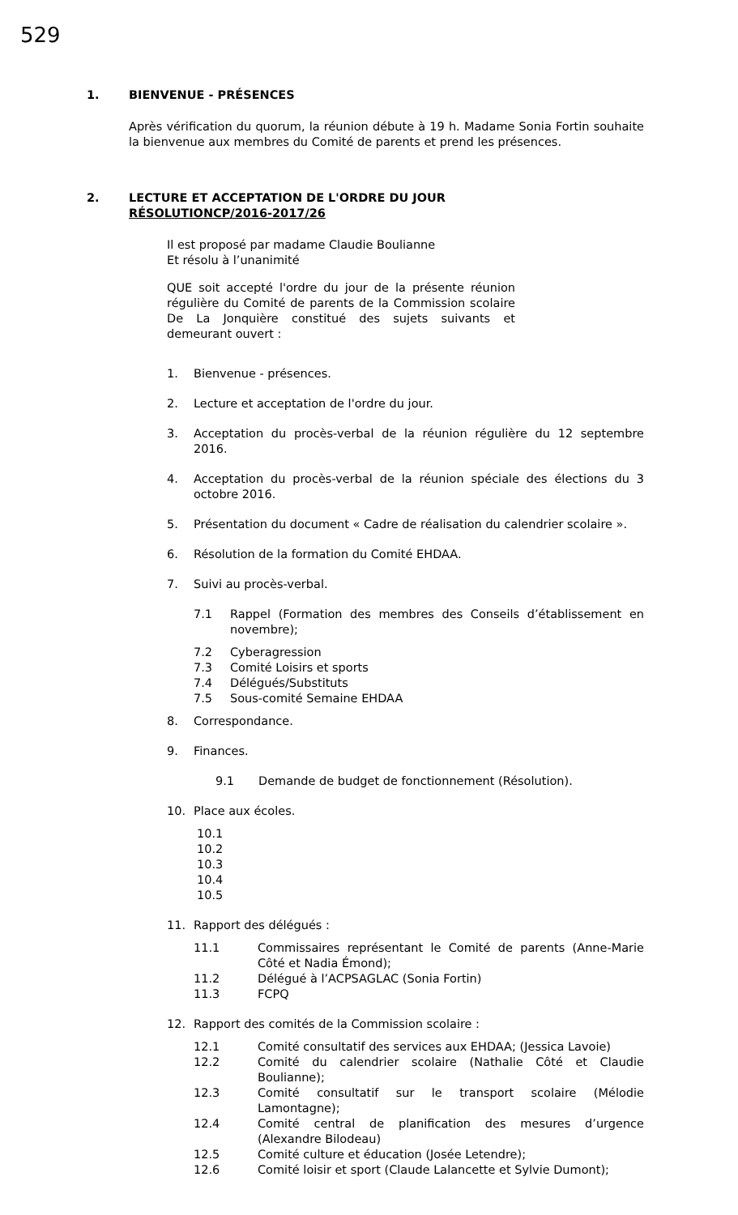529
1. BIENVENUE - PRÉSENCES
Après vérification du quorum, la réunion débute à 19 h. Madame Sonia Fortin souhaite la bienvenue aux membres du Comité de parents et prend les présences.
2. LECTURE ET ACCEPTATION DE L'ORDRE DU JOUR
RÉSOLUTIONCP/2016-2017/26
Il est proposé par madame Claudie Boulianne
Et résolu à l’unanimité
QUE soit accepté l'ordre du jour de la présente réunion régulière du Comité de parents de la Commission scolaire De La Jonquière constitué des sujets suivants et demeurant ouvert :
1. Bienvenue - présences.
2. Lecture et acceptation de l'ordre du jour.
3. Acceptation du procès-verbal de la réunion régulière du 12 septembre 2016.
4. Acceptation du procès-verbal de la réunion spéciale des élections du 3 octobre 2016.
5. Présentation du document « Cadre de réalisation du calendrier scolaire ».
6. Résolution de la formation du Comité EHDAA.
7. Suivi au procès-verbal.
7.1 Rappel (Formation des membres des Conseils d’établissement en novembre);
7.2 Cyberagression
7.3 Comité Loisirs et sports
7.4 Délégués/Substituts
7.5 Sous-comité Semaine EHDAA
8. Correspondance.
9. Finances.
9.1 Demande de budget de fonctionnement (Résolution).
10. Place aux écoles.
10.1
10.2
10.3
10.4
10.5
11. Rapport des délégués :
11.1 Commissaires représentant le Comité de parents (Anne-Marie Côté et Nadia Émond);
11.2 Délégué à l’ACPSAGLAC (Sonia Fortin)
11.3 FCPQ
12. Rapport des comités de la Commission scolaire :
12.1 Comité consultatif des services aux EHDAA; (Jessica Lavoie)
12.2 Comité du calendrier scolaire (Nathalie Côté et Claudie Boulianne);
12.3 Comité consultatif sur le transport scolaire (Mélodie Lamontagne);
12.4 Comité central de planification des mesures d’urgence (Alexandre Bilodeau)
12.5 Comité culture et éducation (Josée Letendre);
12.6 Comité loisir et sport (Claude Lalancette et Sylvie Dumont);